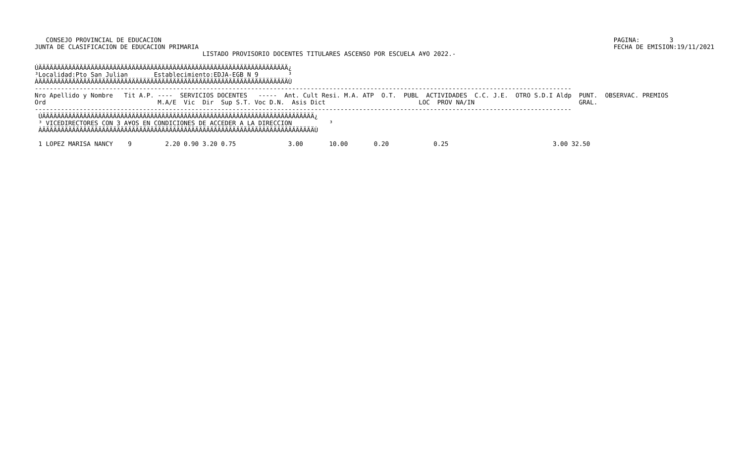CONSEJO PROVINCIAL DE EDUCACION
JUNTA DE CLASIFICACION DE EDUCACION PRIMARIA
PAGINA:        3
FECHA DE EMISION:19/11/2021
                                             LISTADO PROVISORIO DOCENTES TITULARES ASCENSO POR ESCUELA A¥O 2022.-

ÚÄÄÄÄÄÄÄÄÄÄÄÄÄÄÄÄÄÄÄÄÄÄÄÄÄÄÄÄÄÄÄÄÄÄÄÄÄÄÄÄÄÄÄÄÄÄÄÄÄÄÄÄÄÄÄÄÄÄÄÄÄÄÄÄÄÄÄ¿
³Localidad:Pto San Julian       Establecimiento:EDJA-EGB N 9        ³
ÀÄÄÄÄÄÄÄÄÄÄÄÄÄÄÄÄÄÄÄÄÄÄÄÄÄÄÄÄÄÄÄÄÄÄÄÄÄÄÄÄÄÄÄÄÄÄÄÄÄÄÄÄÄÄÄÄÄÄÄÄÄÄÄÄÄÄÄÙ
------------------------------------------------------------------------------------------------------------------------------------------------
Nro Apellido y Nombre   Tit A.P. ----  SERVICIOS DOCENTES   -----  Ant. Cult Resi. M.A. ATP  O.T.  PUBL  ACTIVIDADES  C.C. J.E.  OTRO S.D.I Aldp  PUNT.  OBSERVAC. PREMIOS
Ord                              M.A/E  Vic  Dir  Sup S.T. Voc D.N.  Asis Dict                         LOC  PROV NA/IN                            GRAL.
------------------------------------------------------------------------------------------------------------------------------------------------
 ÚÄÄÄÄÄÄÄÄÄÄÄÄÄÄÄÄÄÄÄÄÄÄÄÄÄÄÄÄÄÄÄÄÄÄÄÄÄÄÄÄÄÄÄÄÄÄÄÄÄÄÄÄÄÄÄÄÄÄÄÄÄÄÄÄÄÄÄÄÄÄÄÄÄ¿
 ³ VICEDIRECTORES CON 3 A¥OS EN CONDICIONES DE ACCEDER A LA DIRECCION          ³
 ÀÄÄÄÄÄÄÄÄÄÄÄÄÄÄÄÄÄÄÄÄÄÄÄÄÄÄÄÄÄÄÄÄÄÄÄÄÄÄÄÄÄÄÄÄÄÄÄÄÄÄÄÄÄÄÄÄÄÄÄÄÄÄÄÄÄÄÄÄÄÄÄÄÄÙ

 1 LOPEZ MARISA NANCY    9         2.20 0.90 3.20 0.75              3.00       10.00       0.20            0.25                            3.00 32.50